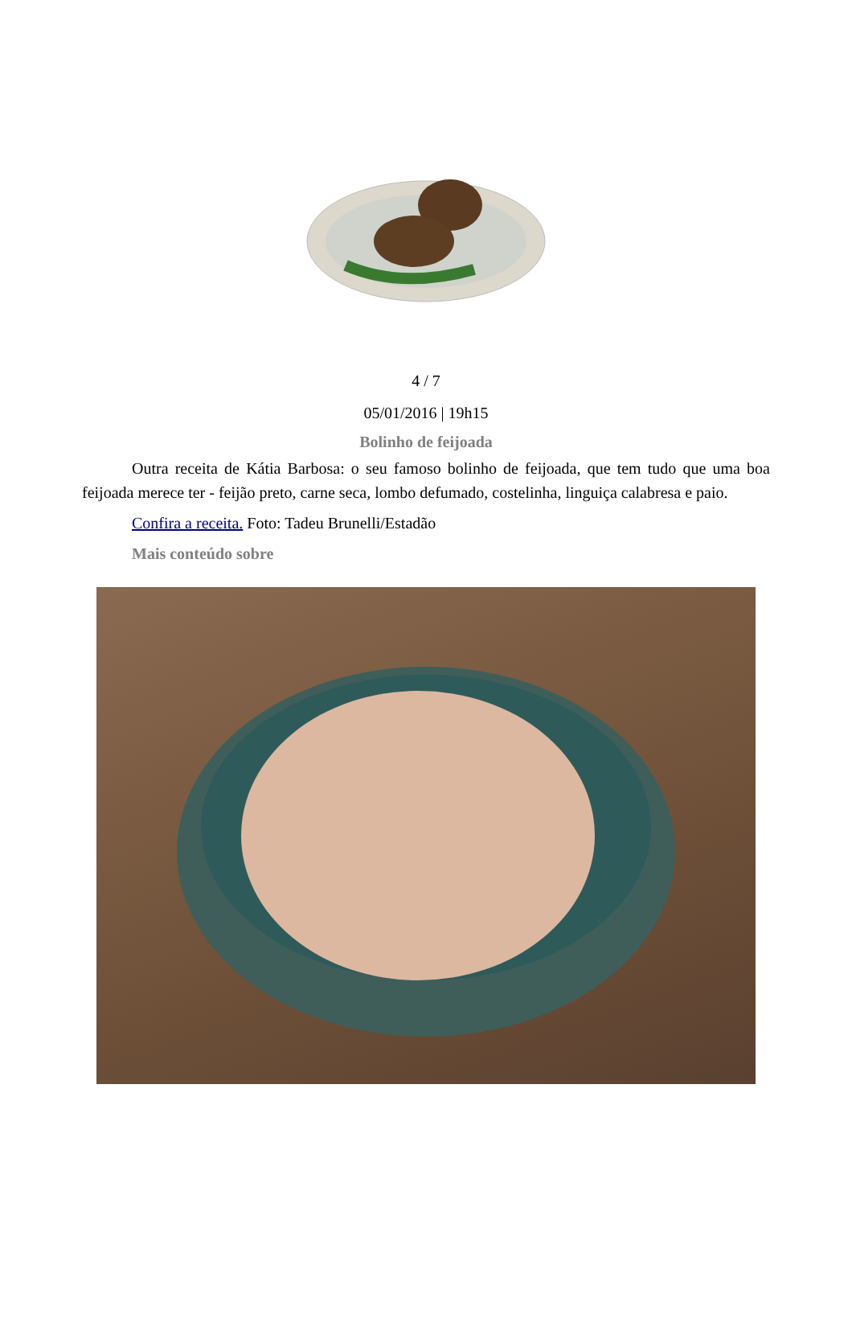4 / 7
05/01/2016 | 19h15
Bolinho de feijoada
Outra receita de Kátia Barbosa: o seu famoso bolinho de feijoada, que tem tudo que uma boa feijoada merece ter - feijão preto, carne seca, lombo defumado, costelinha, linguiça calabresa e paio.
Confira a receita. Foto: Tadeu Brunelli/Estadão
Mais conteúdo sobre